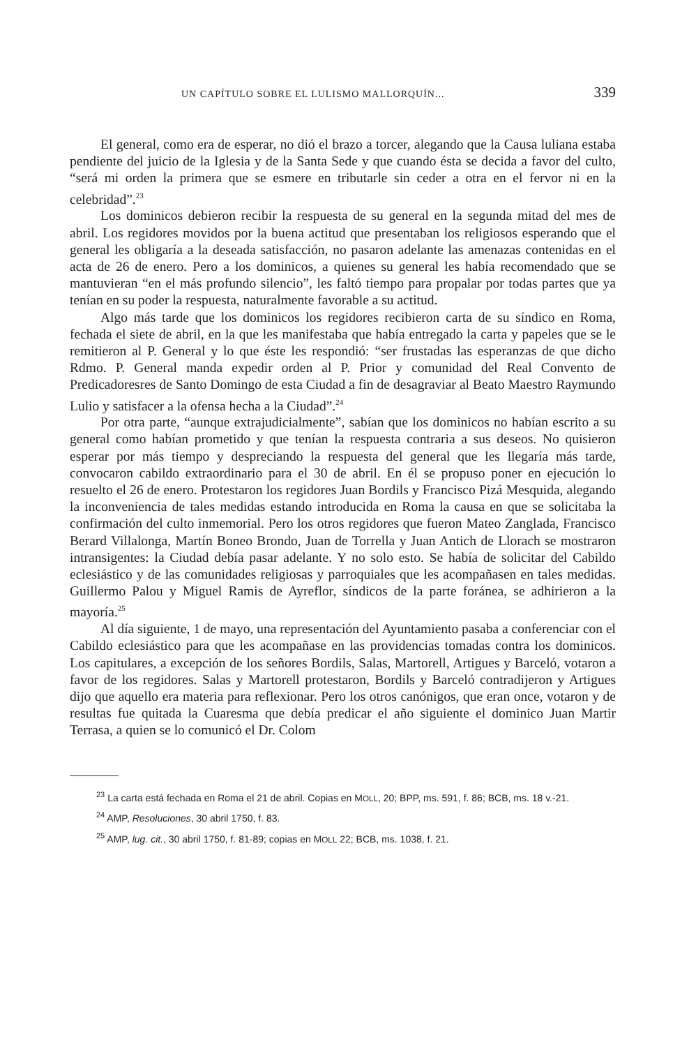UN CAPÍTULO SOBRE EL LULISMO MALLORQUÍN... 339
El general, como era de esperar, no dió el brazo a torcer, alegando que la Causa luliana estaba pendiente del juicio de la Iglesia y de la Santa Sede y que cuando ésta se decida a favor del culto, “será mi orden la primera que se esmere en tributarle sin ceder a otra en el fervor ni en la celebridad”.<sup>23</sup>
Los dominicos debieron recibir la respuesta de su general en la segunda mitad del mes de abril. Los regidores movidos por la buena actitud que presentaban los religiosos esperando que el general les obligaría a la deseada satisfacción, no pasaron adelante las amenazas contenidas en el acta de 26 de enero. Pero a los dominicos, a quienes su general les había recomendado que se mantuvieran “en el más profundo silencio”, les faltó tiempo para propalar por todas partes que ya tenían en su poder la respuesta, naturalmente favorable a su actitud.
Algo más tarde que los dominicos los regidores recibieron carta de su síndico en Roma, fechada el siete de abril, en la que les manifestaba que había entregado la carta y papeles que se le remitieron al P. General y lo que éste les respondió: “ser frustadas las esperanzas de que dicho Rdmo. P. General manda expedir orden al P. Prior y comunidad del Real Convento de Predicadoresres de Santo Domingo de esta Ciudad a fin de desagraviar al Beato Maestro Raymundo Lulio y satisfacer a la ofensa hecha a la Ciudad”.<sup>24</sup>
Por otra parte, “aunque extrajudicialmente”, sabían que los dominicos no habían escrito a su general como habían prometido y que tenían la respuesta contraria a sus deseos. No quisieron esperar por más tiempo y despreciando la respuesta del general que les llegaría más tarde, convocaron cabildo extraordinario para el 30 de abril. En él se propuso poner en ejecución lo resuelto el 26 de enero. Protestaron los regidores Juan Bordils y Francisco Pizá Mesquida, alegando la inconveniencia de tales medidas estando introducida en Roma la causa en que se solicitaba la confirmación del culto inmemorial. Pero los otros regidores que fueron Mateo Zanglada, Francisco Berard Villalonga, Martín Boneo Brondo, Juan de Torrella y Juan Antich de Llorach se mostraron intransigentes: la Ciudad debía pasar adelante. Y no solo esto. Se había de solicitar del Cabildo eclesiástico y de las comunidades religiosas y parroquiales que les acompañasen en tales medidas. Guillermo Palou y Miguel Ramis de Ayreflor, síndicos de la parte foránea, se adhirieron a la mayoría.<sup>25</sup>
Al día siguiente, 1 de mayo, una representación del Ayuntamiento pasaba a conferenciar con el Cabildo eclesiástico para que les acompañase en las providencias tomadas contra los dominicos. Los capitulares, a excepción de los señores Bordils, Salas, Martorell, Artigues y Barceló, votaron a favor de los regidores. Salas y Martorell protestaron, Bordils y Barceló contradijeron y Artigues dijo que aquello era materia para reflexionar. Pero los otros canónigos, que eran once, votaron y de resultas fue quitada la Cuaresma que debía predicar el año siguiente el dominico Juan Martir Terrasa, a quien se lo comunicó el Dr. Colom
<sup>23</sup> La carta está fechada en Roma el 21 de abril. Copias en MOLL, 20; BPP, ms. 591, f. 86; BCB, ms. 18 v.-21.
<sup>24</sup> AMP, Resoluciones, 30 abril 1750, f. 83.
<sup>25</sup> AMP, lug. cit., 30 abril 1750, f. 81-89; copias en MOLL 22; BCB, ms. 1038, f. 21.